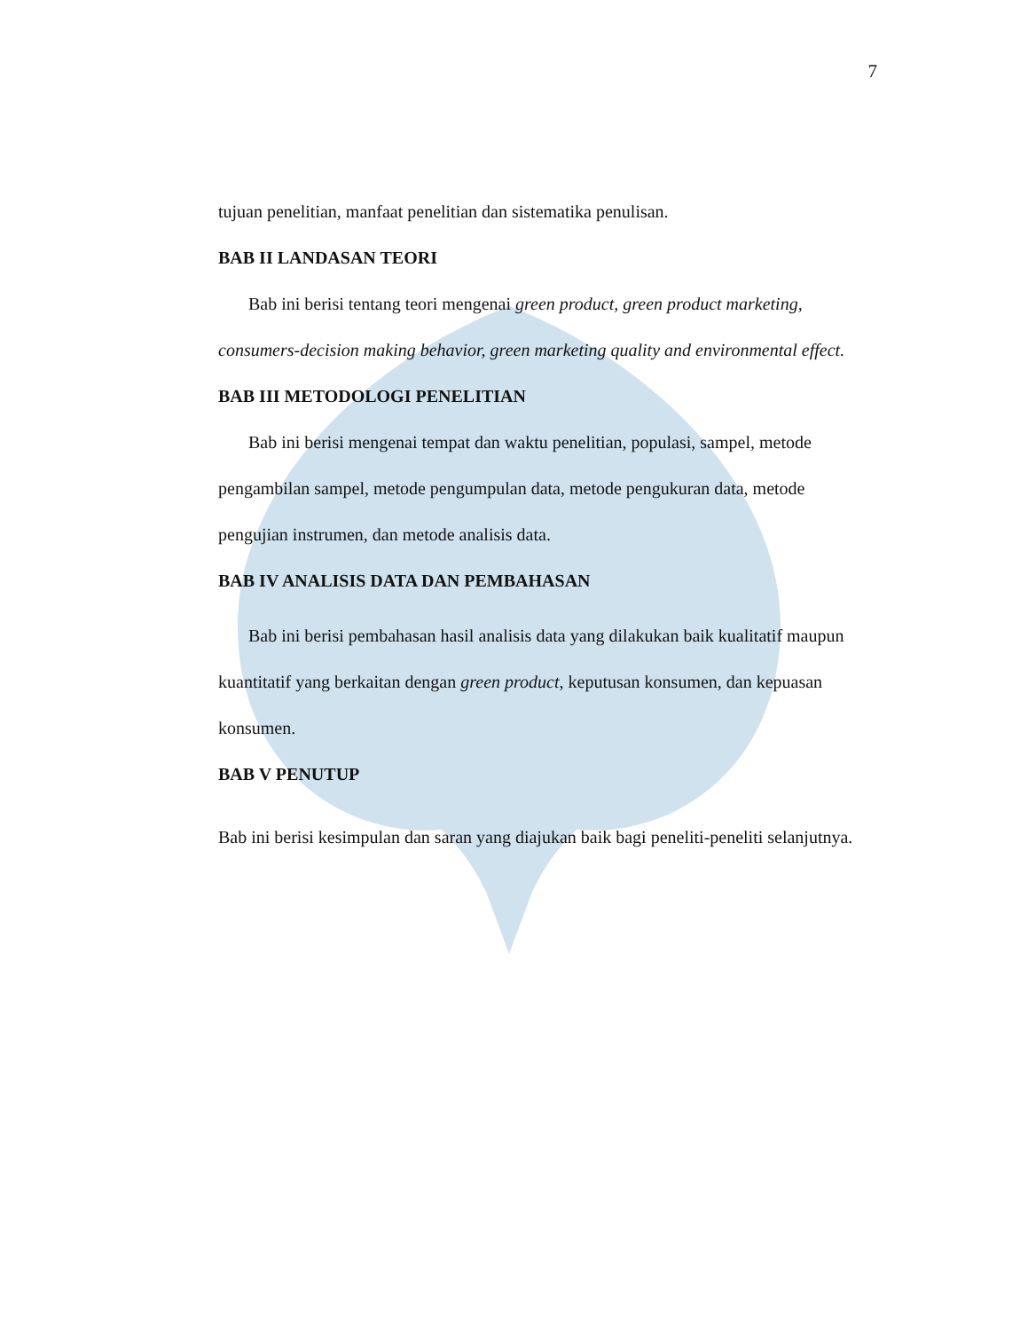7
tujuan penelitian, manfaat penelitian dan sistematika penulisan.
BAB II LANDASAN TEORI
Bab ini berisi tentang teori mengenai green product, green product marketing, consumers-decision making behavior, green marketing quality and environmental effect.
BAB III METODOLOGI PENELITIAN
Bab ini berisi mengenai tempat dan waktu penelitian, populasi, sampel, metode pengambilan sampel, metode pengumpulan data, metode pengukuran data, metode pengujian instrumen, dan metode analisis data.
BAB IV ANALISIS DATA DAN PEMBAHASAN
Bab ini berisi pembahasan hasil analisis data yang dilakukan baik kualitatif maupun kuantitatif yang berkaitan dengan green product, keputusan konsumen, dan kepuasan konsumen.
BAB V PENUTUP
Bab ini berisi kesimpulan dan saran yang diajukan baik bagi peneliti-peneliti selanjutnya.